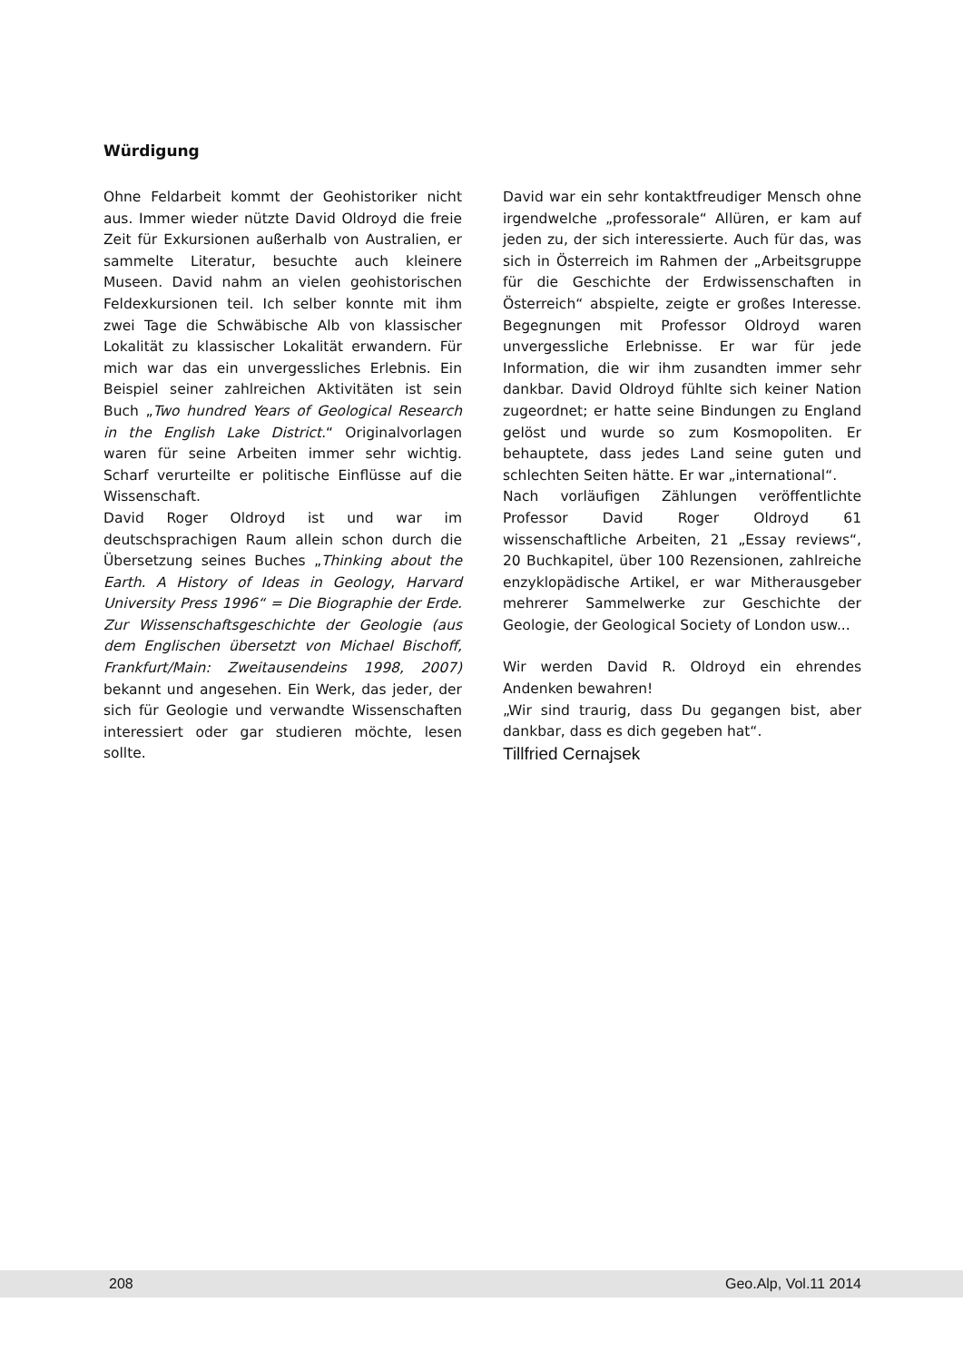Würdigung
Ohne Feldarbeit kommt der Geohistoriker nicht aus. Immer wieder nützte David Oldroyd die freie Zeit für Exkursionen außerhalb von Australien, er sammelte Literatur, besuchte auch kleinere Museen. David nahm an vielen geohistorischen Feldexkursionen teil. Ich selber konnte mit ihm zwei Tage die Schwäbische Alb von klassischer Lokalität zu klassischer Lokalität erwandern. Für mich war das ein unvergessliches Erlebnis. Ein Beispiel seiner zahlreichen Aktivitäten ist sein Buch „Two hundred Years of Geological Research in the English Lake District.“ Originalvorlagen waren für seine Arbeiten immer sehr wichtig. Scharf verurteilte er politische Einflüsse auf die Wissenschaft.
David Roger Oldroyd ist und war im deutschsprachigen Raum allein schon durch die Übersetzung seines Buches „Thinking about the Earth. A History of Ideas in Geology, Harvard University Press 1996“ = Die Biographie der Erde. Zur Wissenschaftsgeschichte der Geologie (aus dem Englischen übersetzt von Michael Bischoff, Frankfurt/Main: Zweitausendeins 1998, 2007) bekannt und angesehen. Ein Werk, das jeder, der sich für Geologie und verwandte Wissenschaften interessiert oder gar studieren möchte, lesen sollte.
David war ein sehr kontaktfreudiger Mensch ohne irgendwelche „professorale“ Allüren, er kam auf jeden zu, der sich interessierte. Auch für das, was sich in Österreich im Rahmen der „Arbeitsgruppe für die Geschichte der Erdwissenschaften in Österreich“ abspielte, zeigte er großes Interesse. Begegnungen mit Professor Oldroyd waren unvergessliche Erlebnisse. Er war für jede Information, die wir ihm zusandten immer sehr dankbar. David Oldroyd fühlte sich keiner Nation zugeordnet; er hatte seine Bindungen zu England gelöst und wurde so zum Kosmopoliten. Er behauptete, dass jedes Land seine guten und schlechten Seiten hätte. Er war „international“.
Nach vorläufigen Zählungen veröffentlichte Professor David Roger Oldroyd 61 wissenschaftliche Arbeiten, 21 „Essay reviews“, 20 Buchkapitel, über 100 Rezensionen, zahlreiche enzyklopädische Artikel, er war Mitherausgeber mehrerer Sammelwerke zur Geschichte der Geologie, der Geological Society of London usw...
Wir werden David R. Oldroyd ein ehrendes Andenken bewahren!
„Wir sind traurig, dass Du gegangen bist, aber dankbar, dass es dich gegeben hat“.
Tillfried Cernajsek
208 Geo.Alp, Vol.11 2014